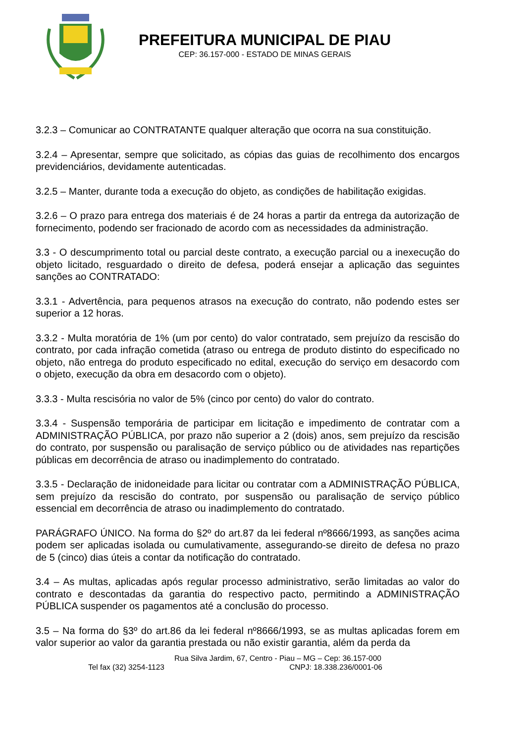PREFEITURA MUNICIPAL DE PIAU
CEP: 36.157-000 - ESTADO DE MINAS GERAIS
3.2.3 – Comunicar ao CONTRATANTE qualquer alteração que ocorra na sua constituição.
3.2.4 – Apresentar, sempre que solicitado, as cópias das guias de recolhimento dos encargos previdenciários, devidamente autenticadas.
3.2.5 – Manter, durante toda a execução do objeto, as condições de habilitação exigidas.
3.2.6 – O prazo para entrega dos materiais é de 24 horas a partir da entrega da autorização de fornecimento, podendo ser fracionado de acordo com as necessidades da administração.
3.3 - O descumprimento total ou parcial deste contrato, a execução parcial ou a inexecução do objeto licitado, resguardado o direito de defesa, poderá ensejar a aplicação das seguintes sanções ao CONTRATADO:
3.3.1 - Advertência, para pequenos atrasos na execução do contrato, não podendo estes ser superior a 12 horas.
3.3.2 - Multa moratória de 1% (um por cento) do valor contratado, sem prejuízo da rescisão do contrato, por cada infração cometida (atraso ou entrega de produto distinto do especificado no objeto, não entrega do produto especificado no edital, execução do serviço em desacordo com o objeto, execução da obra em desacordo com o objeto).
3.3.3 - Multa rescisória no valor de 5% (cinco por cento) do valor do contrato.
3.3.4 - Suspensão temporária de participar em licitação e impedimento de contratar com a ADMINISTRAÇÃO PÚBLICA, por prazo não superior a 2 (dois) anos, sem prejuízo da rescisão do contrato, por suspensão ou paralisação de serviço público ou de atividades nas repartições públicas em decorrência de atraso ou inadimplemento do contratado.
3.3.5 - Declaração de inidoneidade para licitar ou contratar com a ADMINISTRAÇÃO PÚBLICA, sem prejuízo da rescisão do contrato, por suspensão ou paralisação de serviço público essencial em decorrência de atraso ou inadimplemento do contratado.
PARÁGRAFO ÚNICO. Na forma do §2º do art.87 da lei federal nº8666/1993, as sanções acima podem ser aplicadas isolada ou cumulativamente, assegurando-se direito de defesa no prazo de 5 (cinco) dias úteis a contar da notificação do contratado.
3.4 – As multas, aplicadas após regular processo administrativo, serão limitadas ao valor do contrato e descontadas da garantia do respectivo pacto, permitindo a ADMINISTRAÇÃO PÚBLICA suspender os pagamentos até a conclusão do processo.
3.5 – Na forma do §3º do art.86 da lei federal nº8666/1993, se as multas aplicadas forem em valor superior ao valor da garantia prestada ou não existir garantia, além da perda da
Rua Silva Jardim, 67, Centro - Piau – MG – Cep: 36.157-000
Tel fax (32) 3254-1123 CNPJ: 18.338.236/0001-06